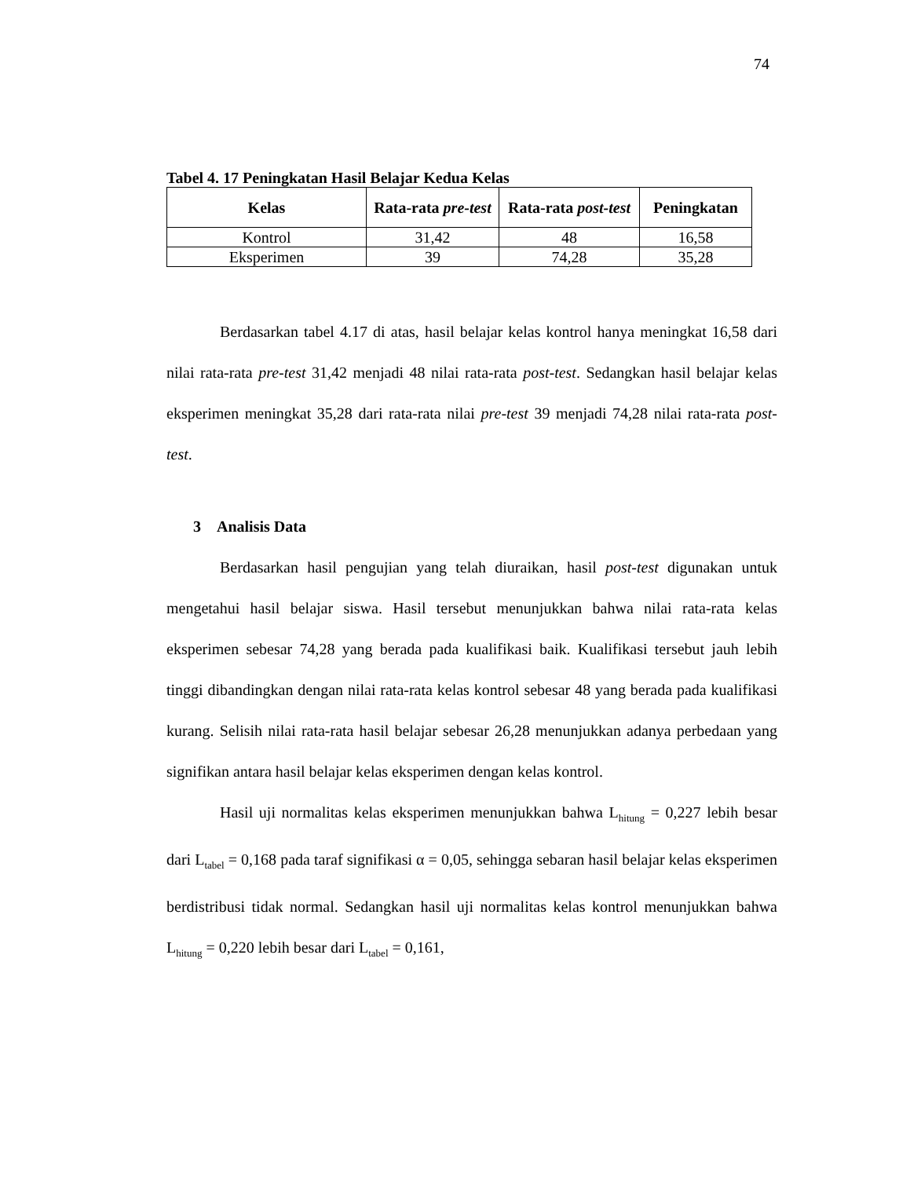74
Tabel 4. 17 Peningkatan Hasil Belajar Kedua Kelas
| Kelas | Rata-rata pre-test | Rata-rata post-test | Peningkatan |
| --- | --- | --- | --- |
| Kontrol | 31,42 | 48 | 16,58 |
| Eksperimen | 39 | 74,28 | 35,28 |
Berdasarkan tabel 4.17 di atas, hasil belajar kelas kontrol hanya meningkat 16,58 dari nilai rata-rata pre-test 31,42 menjadi 48 nilai rata-rata post-test. Sedangkan hasil belajar kelas eksperimen meningkat 35,28 dari rata-rata nilai pre-test 39 menjadi 74,28 nilai rata-rata post-test.
3 Analisis Data
Berdasarkan hasil pengujian yang telah diuraikan, hasil post-test digunakan untuk mengetahui hasil belajar siswa. Hasil tersebut menunjukkan bahwa nilai rata-rata kelas eksperimen sebesar 74,28 yang berada pada kualifikasi baik. Kualifikasi tersebut jauh lebih tinggi dibandingkan dengan nilai rata-rata kelas kontrol sebesar 48 yang berada pada kualifikasi kurang. Selisih nilai rata-rata hasil belajar sebesar 26,28 menunjukkan adanya perbedaan yang signifikan antara hasil belajar kelas eksperimen dengan kelas kontrol.
Hasil uji normalitas kelas eksperimen menunjukkan bahwa L<sub>hitung</sub> = 0,227 lebih besar dari L<sub>tabel</sub> = 0,168 pada taraf signifikasi α = 0,05, sehingga sebaran hasil belajar kelas eksperimen berdistribusi tidak normal. Sedangkan hasil uji normalitas kelas kontrol menunjukkan bahwa L<sub>hitung</sub> = 0,220 lebih besar dari L<sub>tabel</sub> = 0,161,